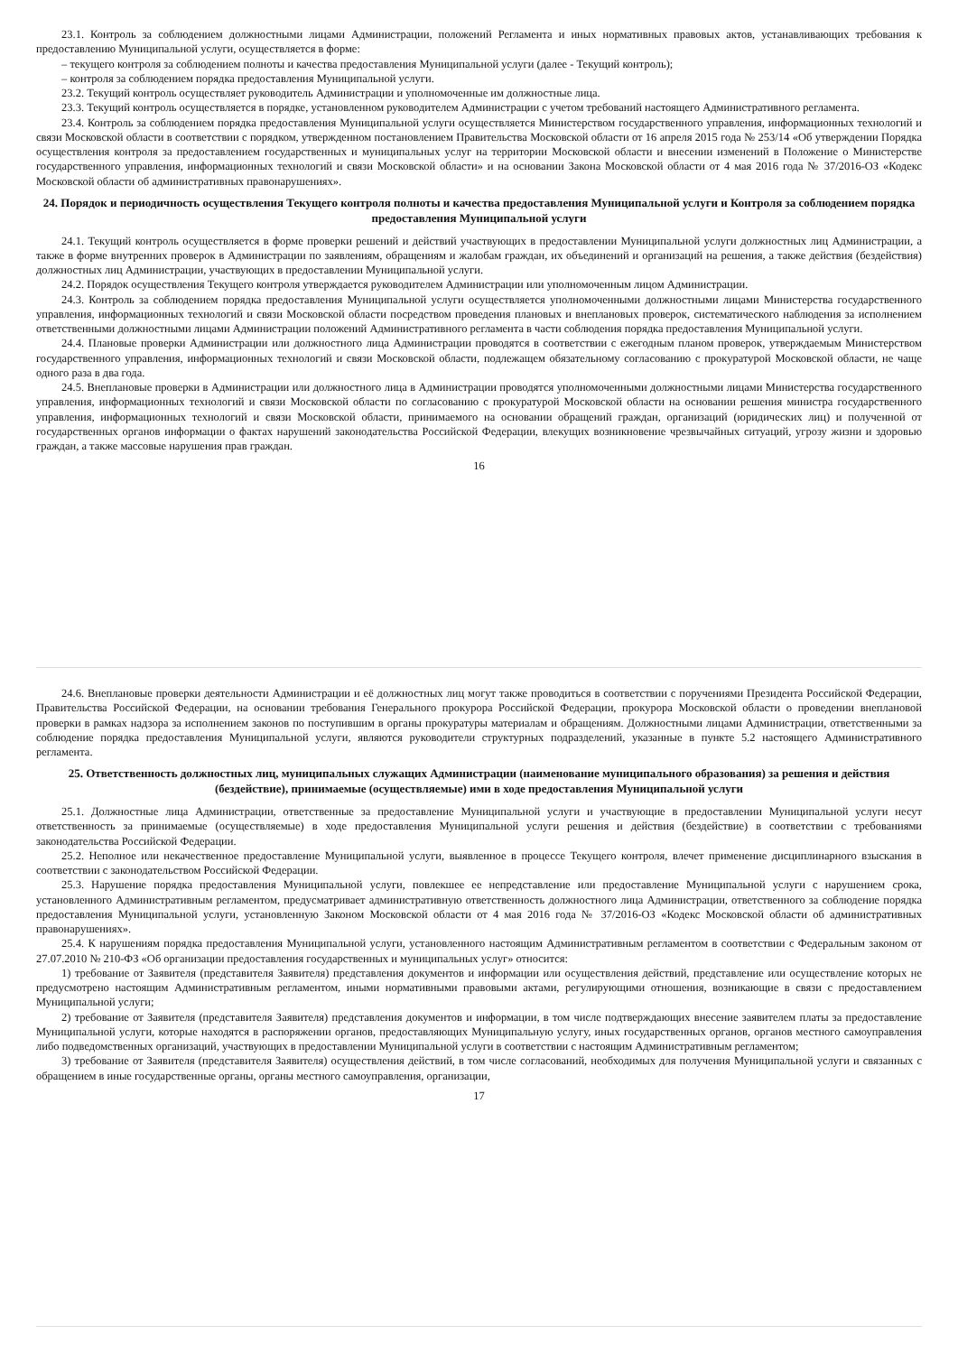23.1. Контроль за соблюдением должностными лицами Администрации, положений Регламента и иных нормативных правовых актов, устанавливающих требования к предоставлению Муниципальной услуги, осуществляется в форме:
– текущего контроля за соблюдением полноты и качества предоставления Муниципальной услуги (далее - Текущий контроль);
– контроля за соблюдением порядка предоставления Муниципальной услуги.
23.2. Текущий контроль осуществляет руководитель Администрации и уполномоченные им должностные лица.
23.3. Текущий контроль осуществляется в порядке, установленном руководителем Администрации с учетом требований настоящего Административного регламента.
23.4. Контроль за соблюдением порядка предоставления Муниципальной услуги осуществляется Министерством государственного управления, информационных технологий и связи Московской области в соответствии с порядком, утвержденном постановлением Правительства Московской области от 16 апреля 2015 года № 253/14 «Об утверждении Порядка осуществления контроля за предоставлением государственных и муниципальных услуг на территории Московской области и внесении изменений в Положение о Министерстве государственного управления, информационных технологий и связи Московской области» и на основании Закона Московской области от 4 мая 2016 года № 37/2016-ОЗ «Кодекс Московской области об административных правонарушениях».
24. Порядок и периодичность осуществления Текущего контроля полноты и качества предоставления Муниципальной услуги и Контроля за соблюдением порядка предоставления Муниципальной услуги
24.1. Текущий контроль осуществляется в форме проверки решений и действий участвующих в предоставлении Муниципальной услуги должностных лиц Администрации, а также в форме внутренних проверок в Администрации по заявлениям, обращениям и жалобам граждан, их объединений и организаций на решения, а также действия (бездействия) должностных лиц Администрации, участвующих в предоставлении Муниципальной услуги.
24.2. Порядок осуществления Текущего контроля утверждается руководителем Администрации или уполномоченным лицом Администрации.
24.3. Контроль за соблюдением порядка предоставления Муниципальной услуги осуществляется уполномоченными должностными лицами Министерства государственного управления, информационных технологий и связи Московской области посредством проведения плановых и внеплановых проверок, систематического наблюдения за исполнением ответственными должностными лицами Администрации положений Административного регламента в части соблюдения порядка предоставления Муниципальной услуги.
24.4. Плановые проверки Администрации или должностного лица Администрации проводятся в соответствии с ежегодным планом проверок, утверждаемым Министерством государственного управления, информационных технологий и связи Московской области, подлежащем обязательному согласованию с прокуратурой Московской области, не чаще одного раза в два года.
24.5. Внеплановые проверки в Администрации или должностного лица в Администрации проводятся уполномоченными должностными лицами Министерства государственного управления, информационных технологий и связи Московской области по согласованию с прокуратурой Московской области на основании решения министра государственного управления, информационных технологий и связи Московской области, принимаемого на основании обращений граждан, организаций (юридических лиц) и полученной от государственных органов информации о фактах нарушений законодательства Российской Федерации, влекущих возникновение чрезвычайных ситуаций, угрозу жизни и здоровью граждан, а также массовые нарушения прав граждан.
16
24.6. Внеплановые проверки деятельности Администрации и её должностных лиц могут также проводиться в соответствии с поручениями Президента Российской Федерации, Правительства Российской Федерации, на основании требования Генерального прокурора Российской Федерации, прокурора Московской области о проведении внеплановой проверки в рамках надзора за исполнением законов по поступившим в органы прокуратуры материалам и обращениям. Должностными лицами Администрации, ответственными за соблюдение порядка предоставления Муниципальной услуги, являются руководители структурных подразделений, указанные в пункте 5.2 настоящего Административного регламента.
25. Ответственность должностных лиц, муниципальных служащих Администрации (наименование муниципального образования) за решения и действия (бездействие), принимаемые (осуществляемые) ими в ходе предоставления Муниципальной услуги
25.1. Должностные лица Администрации, ответственные за предоставление Муниципальной услуги и участвующие в предоставлении Муниципальной услуги несут ответственность за принимаемые (осуществляемые) в ходе предоставления Муниципальной услуги решения и действия (бездействие) в соответствии с требованиями законодательства Российской Федерации.
25.2. Неполное или некачественное предоставление Муниципальной услуги, выявленное в процессе Текущего контроля, влечет применение дисциплинарного взыскания в соответствии с законодательством Российской Федерации.
25.3. Нарушение порядка предоставления Муниципальной услуги, повлекшее ее непредставление или предоставление Муниципальной услуги с нарушением срока, установленного Административным регламентом, предусматривает административную ответственность должностного лица Администрации, ответственного за соблюдение порядка предоставления Муниципальной услуги, установленную Законом Московской области от 4 мая 2016 года № 37/2016-ОЗ «Кодекс Московской области об административных правонарушениях».
25.4. К нарушениям порядка предоставления Муниципальной услуги, установленного настоящим Административным регламентом в соответствии с Федеральным законом от 27.07.2010 № 210-ФЗ «Об организации предоставления государственных и муниципальных услуг» относится:
1) требование от Заявителя (представителя Заявителя) представления документов и информации или осуществления действий, представление или осуществление которых не предусмотрено настоящим Административным регламентом, иными нормативными правовыми актами, регулирующими отношения, возникающие в связи с предоставлением Муниципальной услуги;
2) требование от Заявителя (представителя Заявителя) представления документов и информации, в том числе подтверждающих внесение заявителем платы за предоставление Муниципальной услуги, которые находятся в распоряжении органов, предоставляющих Муниципальную услугу, иных государственных органов, органов местного самоуправления либо подведомственных организаций, участвующих в предоставлении Муниципальной услуги в соответствии с настоящим Административным регламентом;
3) требование от Заявителя (представителя Заявителя) осуществления действий, в том числе согласований, необходимых для получения Муниципальной услуги и связанных с обращением в иные государственные органы, органы местного самоуправления, организации,
17